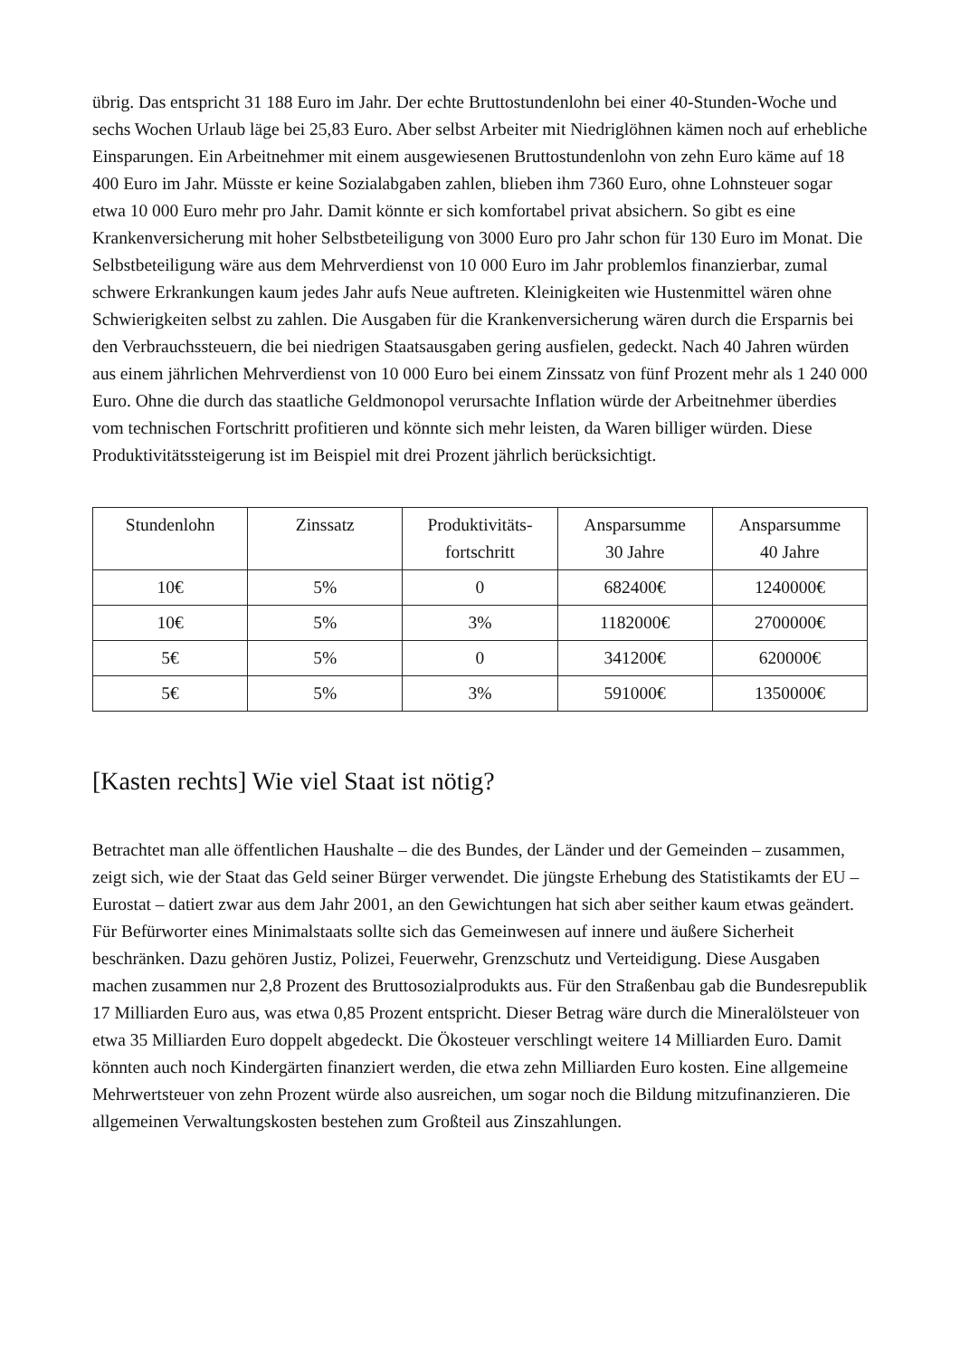übrig. Das entspricht 31 188 Euro im Jahr. Der echte Bruttostundenlohn bei einer 40-Stunden-Woche und sechs Wochen Urlaub läge bei 25,83 Euro. Aber selbst Arbeiter mit Niedriglöhnen kämen noch auf erhebliche Einsparungen. Ein Arbeitnehmer mit einem ausgewiesenen Bruttostundenlohn von zehn Euro käme auf 18 400 Euro im Jahr. Müsste er keine Sozialabgaben zahlen, blieben ihm 7360 Euro, ohne Lohnsteuer sogar etwa 10 000 Euro mehr pro Jahr. Damit könnte er sich komfortabel privat absichern. So gibt es eine Krankenversicherung mit hoher Selbstbeteiligung von 3000 Euro pro Jahr schon für 130 Euro im Monat. Die Selbstbeteiligung wäre aus dem Mehrverdienst von 10 000 Euro im Jahr problemlos finanzierbar, zumal schwere Erkrankungen kaum jedes Jahr aufs Neue auftreten. Kleinigkeiten wie Hustenmittel wären ohne Schwierigkeiten selbst zu zahlen. Die Ausgaben für die Krankenversicherung wären durch die Ersparnis bei den Verbrauchssteuern, die bei niedrigen Staatsausgaben gering ausfielen, gedeckt. Nach 40 Jahren würden aus einem jährlichen Mehrverdienst von 10 000 Euro bei einem Zinssatz von fünf Prozent mehr als 1 240 000 Euro. Ohne die durch das staatliche Geldmonopol verursachte Inflation würde der Arbeitnehmer überdies vom technischen Fortschritt profitieren und könnte sich mehr leisten, da Waren billiger würden. Diese Produktivitätssteigerung ist im Beispiel mit drei Prozent jährlich berücksichtigt.
| Stundenlohn | Zinssatz | Produktivitäts- fortschritt | Ansparsumme 30 Jahre | Ansparsumme 40 Jahre |
| --- | --- | --- | --- | --- |
| 10€ | 5% | 0 | 682400€ | 1240000€ |
| 10€ | 5% | 3% | 1182000€ | 2700000€ |
| 5€ | 5% | 0 | 341200€ | 620000€ |
| 5€ | 5% | 3% | 591000€ | 1350000€ |
[Kasten rechts] Wie viel Staat ist nötig?
Betrachtet man alle öffentlichen Haushalte – die des Bundes, der Länder und der Gemeinden – zusammen, zeigt sich, wie der Staat das Geld seiner Bürger verwendet. Die jüngste Erhebung des Statistikamts der EU – Eurostat – datiert zwar aus dem Jahr 2001, an den Gewichtungen hat sich aber seither kaum etwas geändert. Für Befürworter eines Minimalstaats sollte sich das Gemeinwesen auf innere und äußere Sicherheit beschränken. Dazu gehören Justiz, Polizei, Feuerwehr, Grenzschutz und Verteidigung. Diese Ausgaben machen zusammen nur 2,8 Prozent des Bruttosozialprodukts aus. Für den Straßenbau gab die Bundesrepublik 17 Milliarden Euro aus, was etwa 0,85 Prozent entspricht. Dieser Betrag wäre durch die Mineralölsteuer von etwa 35 Milliarden Euro doppelt abgedeckt. Die Ökosteuer verschlingt weitere 14 Milliarden Euro. Damit könnten auch noch Kindergärten finanziert werden, die etwa zehn Milliarden Euro kosten. Eine allgemeine Mehrwertsteuer von zehn Prozent würde also ausreichen, um sogar noch die Bildung mitzufinanzieren. Die allgemeinen Verwaltungskosten bestehen zum Großteil aus Zinszahlungen.